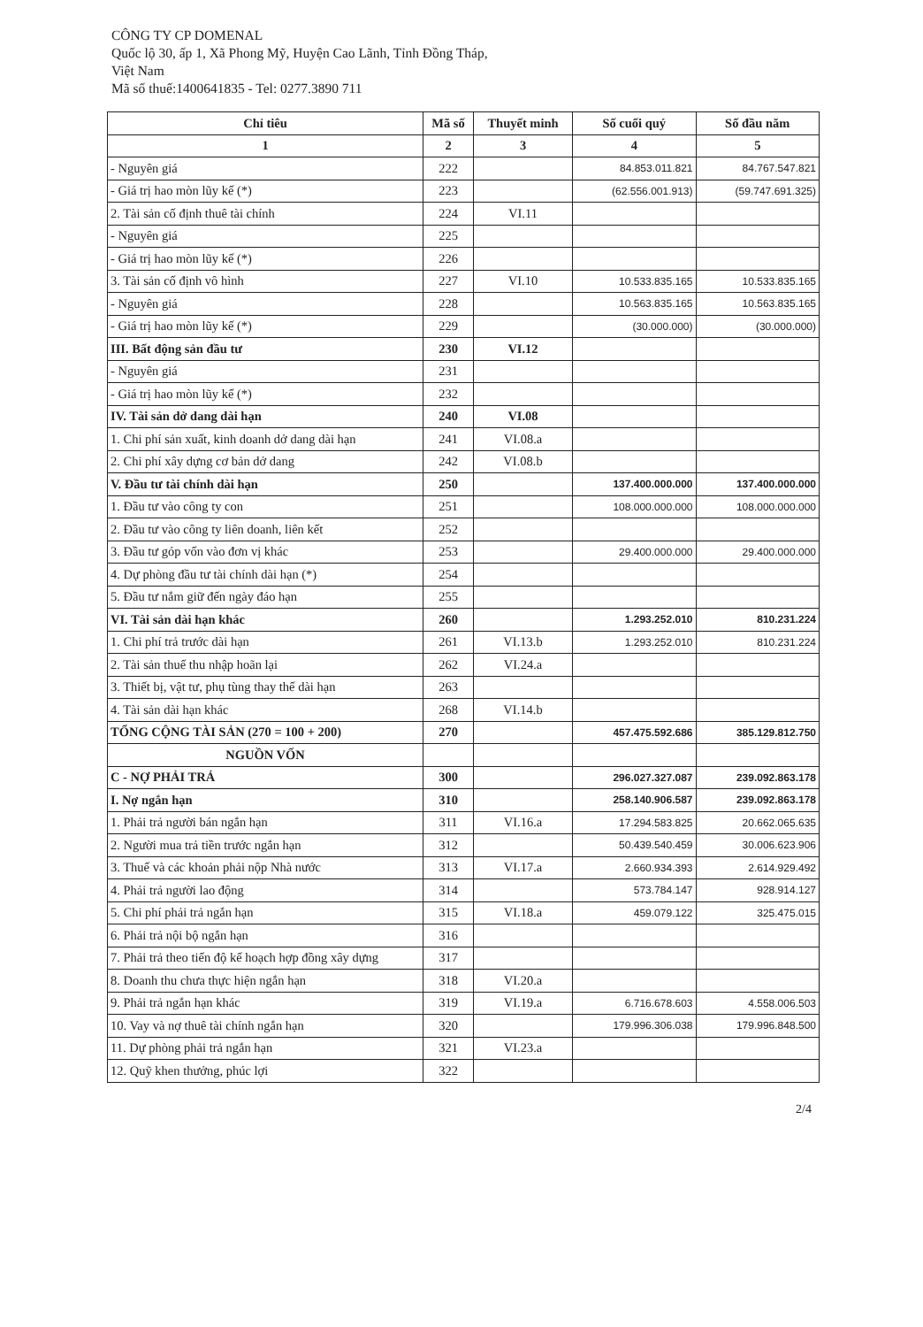CÔNG TY CP DOMENAL
Quốc lộ 30, ấp 1, Xã Phong Mỹ, Huyện Cao Lãnh, Tỉnh Đồng Tháp,
Việt Nam
Mã số thuế:1400641835 - Tel: 0277.3890 711
| Chỉ tiêu | Mã số | Thuyết minh | Số cuối quý | Số đầu năm |
| --- | --- | --- | --- | --- |
| 1 | 2 | 3 | 4 | 5 |
| - Nguyên giá | 222 | | 84.853.011.821 | 84.767.547.821 |
| - Giá trị hao mòn lũy kế (*) | 223 | | (62.556.001.913) | (59.747.691.325) |
| 2. Tài sản cố định thuê tài chính | 224 | VI.11 | | |
| - Nguyên giá | 225 | | | |
| - Giá trị hao mòn lũy kế (*) | 226 | | | |
| 3. Tài sản cố định vô hình | 227 | VI.10 | 10.533.835.165 | 10.533.835.165 |
| - Nguyên giá | 228 | | 10.563.835.165 | 10.563.835.165 |
| - Giá trị hao mòn lũy kế (*) | 229 | | (30.000.000) | (30.000.000) |
| III. Bất động sản đầu tư | 230 | VI.12 | | |
| - Nguyên giá | 231 | | | |
| - Giá trị hao mòn lũy kế (*) | 232 | | | |
| IV. Tài sản dở dang dài hạn | 240 | VI.08 | | |
| 1. Chi phí sản xuất, kinh doanh dở dang dài hạn | 241 | VI.08.a | | |
| 2. Chi phí xây dựng cơ bản dở dang | 242 | VI.08.b | | |
| V. Đầu tư tài chính dài hạn | 250 | | 137.400.000.000 | 137.400.000.000 |
| 1. Đầu tư vào công ty con | 251 | | 108.000.000.000 | 108.000.000.000 |
| 2. Đầu tư vào công ty liên doanh, liên kết | 252 | | | |
| 3. Đầu tư góp vốn vào đơn vị khác | 253 | | 29.400.000.000 | 29.400.000.000 |
| 4. Dự phòng đầu tư tài chính dài hạn (*) | 254 | | | |
| 5. Đầu tư nắm giữ đến ngày đáo hạn | 255 | | | |
| VI. Tài sản dài hạn khác | 260 | | 1.293.252.010 | 810.231.224 |
| 1. Chi phí trả trước dài hạn | 261 | VI.13.b | 1.293.252.010 | 810.231.224 |
| 2. Tài sản thuế thu nhập hoãn lại | 262 | VI.24.a | | |
| 3. Thiết bị, vật tư, phụ tùng thay thế dài hạn | 263 | | | |
| 4. Tài sản dài hạn khác | 268 | VI.14.b | | |
| TỔNG CỘNG TÀI SẢN (270 = 100 + 200) | 270 | | 457.475.592.686 | 385.129.812.750 |
| NGUỒN VỐN | | | | |
| C - NỢ PHẢI TRẢ | 300 | | 296.027.327.087 | 239.092.863.178 |
| I. Nợ ngắn hạn | 310 | | 258.140.906.587 | 239.092.863.178 |
| 1. Phải trả người bán ngắn hạn | 311 | VI.16.a | 17.294.583.825 | 20.662.065.635 |
| 2. Người mua trả tiền trước ngắn hạn | 312 | | 50.439.540.459 | 30.006.623.906 |
| 3. Thuế và các khoản phải nộp Nhà nước | 313 | VI.17.a | 2.660.934.393 | 2.614.929.492 |
| 4. Phải trả người lao động | 314 | | 573.784.147 | 928.914.127 |
| 5. Chi phí phải trả ngắn hạn | 315 | VI.18.a | 459.079.122 | 325.475.015 |
| 6. Phải trả nội bộ ngắn hạn | 316 | | | |
| 7. Phải trả theo tiến độ kế hoạch hợp đồng xây dựng | 317 | | | |
| 8. Doanh thu chưa thực hiện ngắn hạn | 318 | VI.20.a | | |
| 9. Phải trả ngắn hạn khác | 319 | VI.19.a | 6.716.678.603 | 4.558.006.503 |
| 10. Vay và nợ thuê tài chính ngắn hạn | 320 | | 179.996.306.038 | 179.996.848.500 |
| 11. Dự phòng phải trả ngắn hạn | 321 | VI.23.a | | |
| 12. Quỹ khen thưởng, phúc lợi | 322 | | | |
2/4